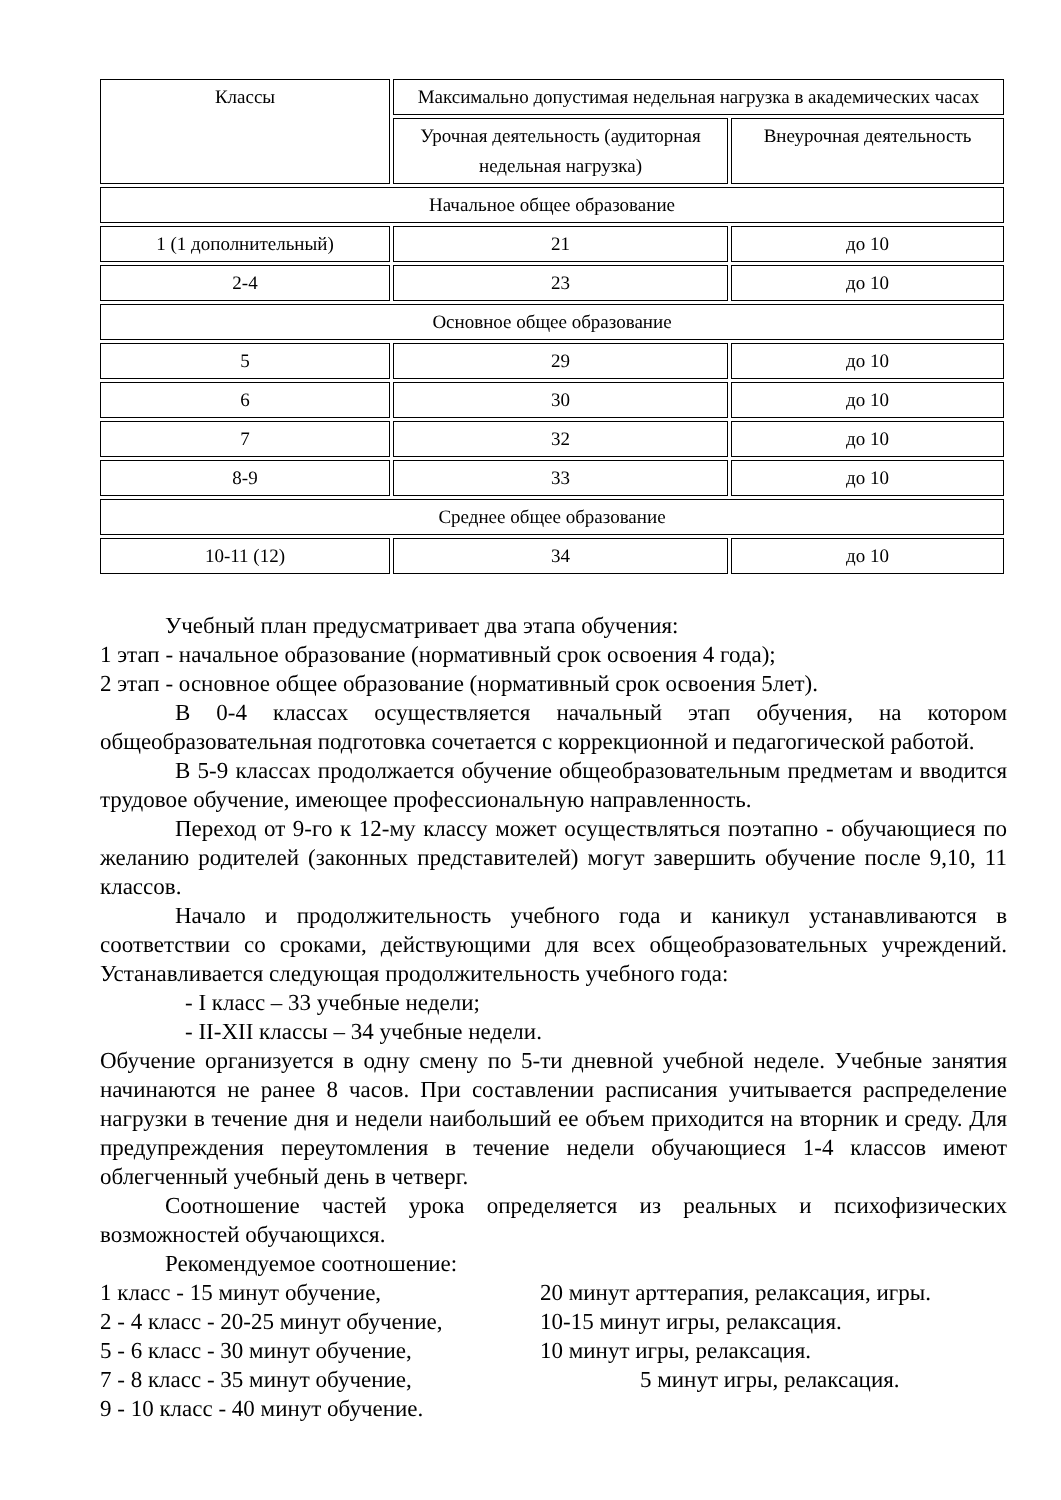| Классы | Максимально допустимая недельная нагрузка в академических часах | |
| --- | --- | --- |
| | Урочная деятельность (аудиторная недельная нагрузка) | Внеурочная деятельность |
| Начальное общее образование | | |
| 1 (1 дополнительный) | 21 | до 10 |
| 2-4 | 23 | до 10 |
| Основное общее образование | | |
| 5 | 29 | до 10 |
| 6 | 30 | до 10 |
| 7 | 32 | до 10 |
| 8-9 | 33 | до 10 |
| Среднее общее образование | | |
| 10-11 (12) | 34 | до 10 |
Учебный план предусматривает два этапа обучения:
1 этап - начальное образование (нормативный срок освоения 4 года);
2 этап - основное общее образование (нормативный срок освоения 5лет).
В 0-4 классах осуществляется начальный этап обучения, на котором общеобразовательная подготовка сочетается с коррекционной и педагогической работой.
В 5-9 классах продолжается обучение общеобразовательным предметам и вводится трудовое обучение, имеющее профессиональную направленность.
Переход от 9-го к 12-му классу может осуществляться поэтапно - обучающиеся по желанию родителей (законных представителей) могут завершить обучение после 9,10, 11 классов.
Начало и продолжительность учебного года и каникул устанавливаются в соответствии со сроками, действующими для всех общеобразовательных учреждений. Устанавливается следующая продолжительность учебного года:
- I класс – 33 учебные недели;
- II-XII классы – 34 учебные недели.
Обучение организуется в одну смену по 5-ти дневной учебной неделе. Учебные занятия начинаются не ранее 8 часов. При составлении расписания учитывается распределение нагрузки в течение дня и недели наибольший ее объем приходится на вторник и среду. Для предупреждения переутомления в течение недели обучающиеся 1-4 классов имеют облегченный учебный день в четверг.
Соотношение частей урока определяется из реальных и психофизических возможностей обучающихся.
Рекомендуемое соотношение:
1 класс - 15 минут обучение, 20 минут арттерапия, релаксация, игры.
2 - 4 класс - 20-25 минут обучение, 10-15 минут игры, релаксация.
5 - 6 класс - 30 минут обучение, 10 минут игры, релаксация.
7 - 8 класс - 35 минут обучение, 5 минут игры, релаксация.
9 - 10 класс - 40 минут обучение.